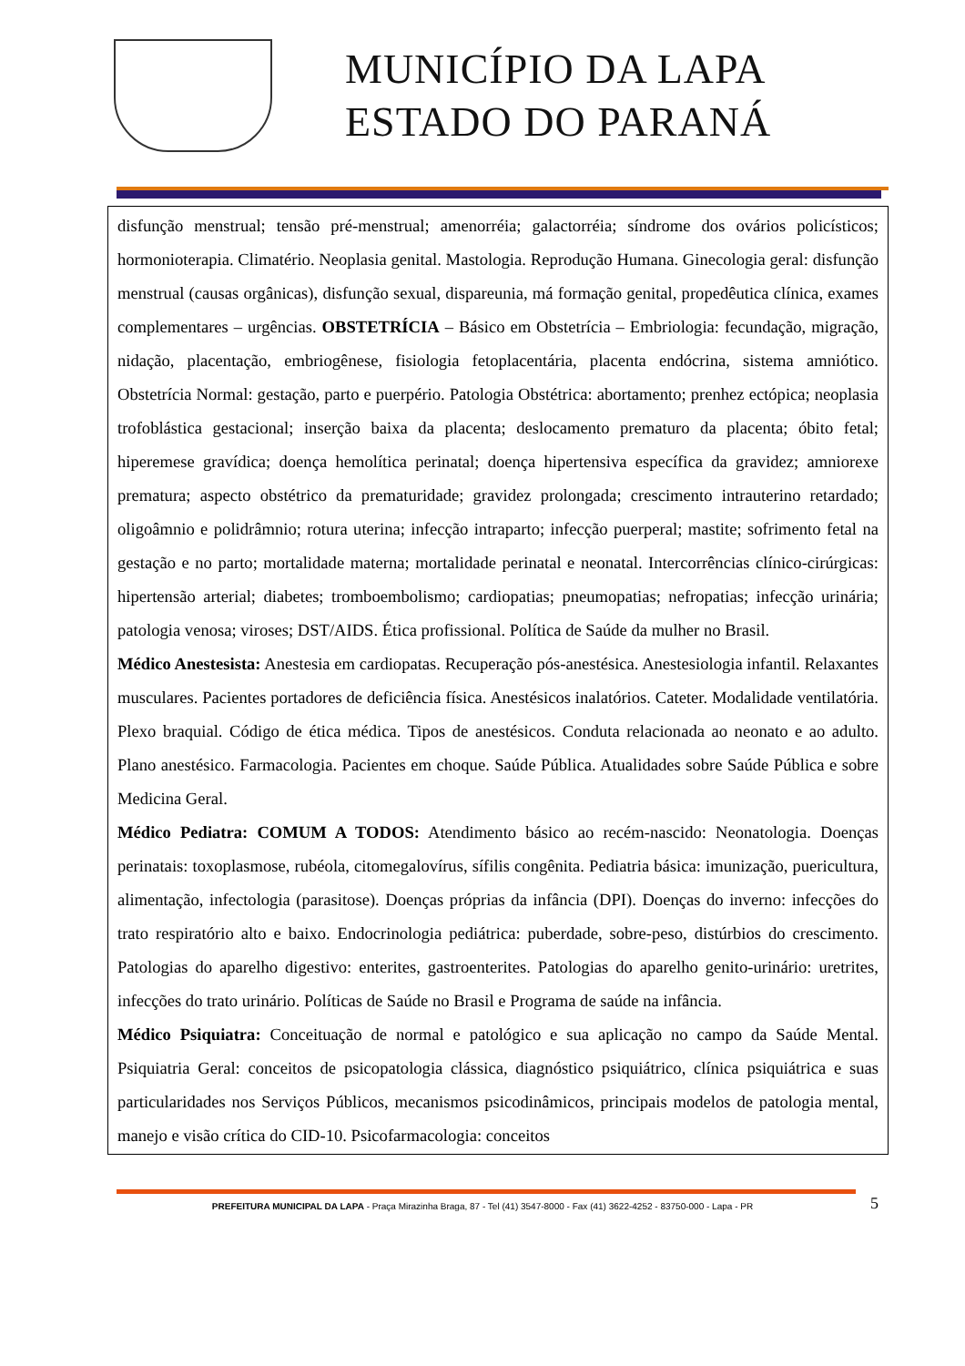MUNICÍPIO DA LAPA
ESTADO DO PARANÁ
disfunção menstrual; tensão pré-menstrual; amenorréia; galactorréia; síndrome dos ovários policísticos; hormonioterapia. Climatério. Neoplasia genital. Mastologia. Reprodução Humana. Ginecologia geral: disfunção menstrual (causas orgânicas), disfunção sexual, dispareunia, má formação genital, propedêutica clínica, exames complementares – urgências. OBSTETRÍCIA – Básico em Obstetrícia – Embriologia: fecundação, migração, nidação, placentação, embriogênese, fisiologia fetoplacentária, placenta endócrina, sistema amniótico. Obstetrícia Normal: gestação, parto e puerpério. Patologia Obstétrica: abortamento; prenhez ectópica; neoplasia trofoblástica gestacional; inserção baixa da placenta; deslocamento prematuro da placenta; óbito fetal; hiperemese gravídica; doença hemolítica perinatal; doença hipertensiva específica da gravidez; amniorexe prematura; aspecto obstétrico da prematuridade; gravidez prolongada; crescimento intrauterino retardado; oligoâmnio e polidrâmnio; rotura uterina; infecção intraparto; infecção puerperal; mastite; sofrimento fetal na gestação e no parto; mortalidade materna; mortalidade perinatal e neonatal. Intercorrências clínico-cirúrgicas: hipertensão arterial; diabetes; tromboembolismo; cardiopatias; pneumopatias; nefropatias; infecção urinária; patologia venosa; viroses; DST/AIDS. Ética profissional. Política de Saúde da mulher no Brasil.
Médico Anestesista: Anestesia em cardiopatas. Recuperação pós-anestésica. Anestesiologia infantil. Relaxantes musculares. Pacientes portadores de deficiência física. Anestésicos inalatórios. Cateter. Modalidade ventilatória. Plexo braquial. Código de ética médica. Tipos de anestésicos. Conduta relacionada ao neonato e ao adulto. Plano anestésico. Farmacologia. Pacientes em choque. Saúde Pública. Atualidades sobre Saúde Pública e sobre Medicina Geral.
Médico Pediatra: COMUM A TODOS: Atendimento básico ao recém-nascido: Neonatologia. Doenças perinatais: toxoplasmose, rubéola, citomegalovírus, sífilis congênita. Pediatria básica: imunização, puericultura, alimentação, infectologia (parasitose). Doenças próprias da infância (DPI). Doenças do inverno: infecções do trato respiratório alto e baixo. Endocrinologia pediátrica: puberdade, sobre-peso, distúrbios do crescimento. Patologias do aparelho digestivo: enterites, gastroenterites. Patologias do aparelho genito-urinário: uretrites, infecções do trato urinário. Políticas de Saúde no Brasil e Programa de saúde na infância.
Médico Psiquiatra: Conceituação de normal e patológico e sua aplicação no campo da Saúde Mental. Psiquiatria Geral: conceitos de psicopatologia clássica, diagnóstico psiquiátrico, clínica psiquiátrica e suas particularidades nos Serviços Públicos, mecanismos psicodinâmicos, principais modelos de patologia mental, manejo e visão crítica do CID-10. Psicofarmacologia: conceitos
PREFEITURA MUNICIPAL DA LAPA - Praça Mirazinha Braga, 87 - Tel (41) 3547-8000 - Fax (41) 3622-4252 - 83750-000 - Lapa - PR 5